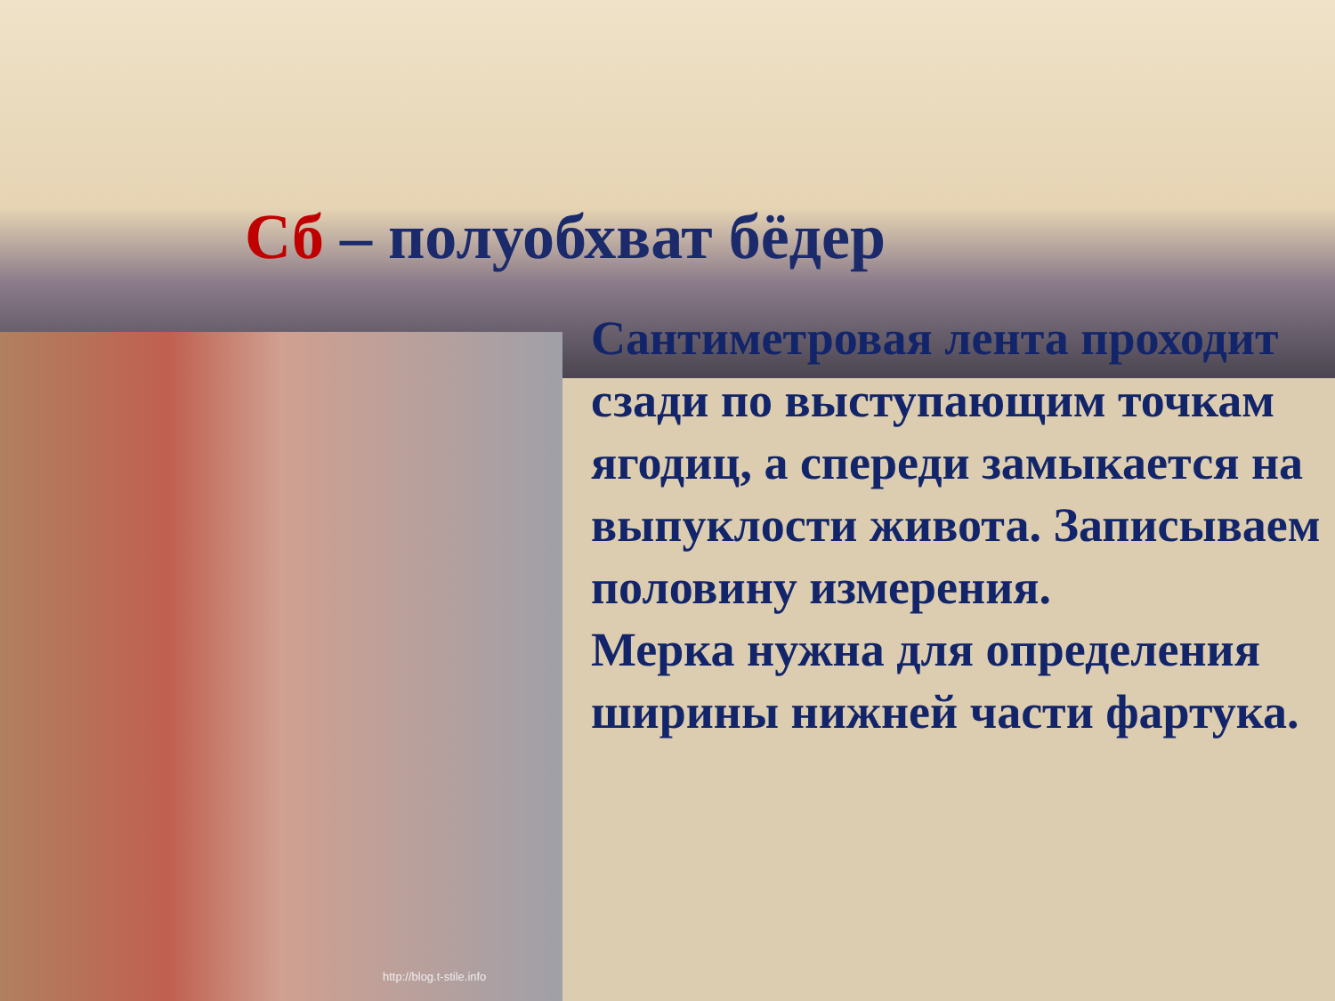http://blog.t-stile.info
Сб – полуобхват бёдер
Сантиметровая лента проходит сзади по выступающим точкам ягодиц, а спереди замыкается на выпуклости живота. Записываем половину измерения.
Мерка нужна для определения ширины нижней части фартука.